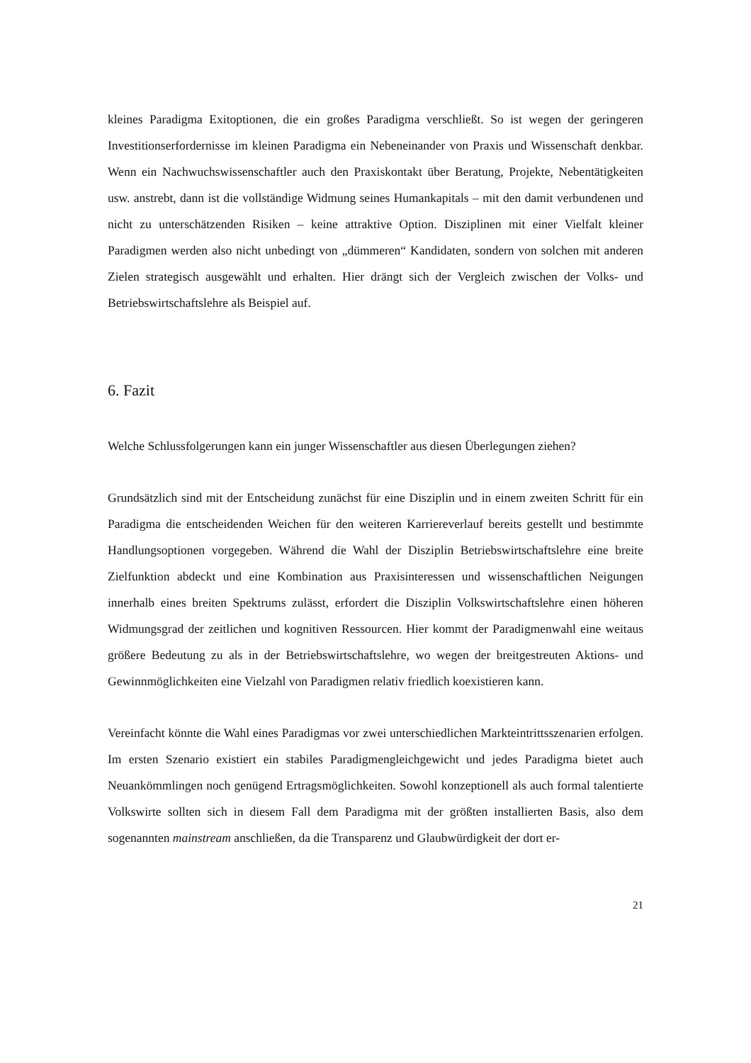kleines Paradigma Exitoptionen, die ein großes Paradigma verschließt. So ist wegen der geringeren Investitionserfordernisse im kleinen Paradigma ein Nebeneinander von Praxis und Wissenschaft denkbar. Wenn ein Nachwuchswissenschaftler auch den Praxiskontakt über Beratung, Projekte, Nebentätigkeiten usw. anstrebt, dann ist die vollständige Widmung seines Humankapitals – mit den damit verbundenen und nicht zu unterschätzenden Risiken – keine attraktive Option. Disziplinen mit einer Vielfalt kleiner Paradigmen werden also nicht unbedingt von „dümmeren“ Kandidaten, sondern von solchen mit anderen Zielen strategisch ausgewählt und erhalten. Hier drängt sich der Vergleich zwischen der Volks- und Betriebswirtschaftslehre als Beispiel auf.
6. Fazit
Welche Schlussfolgerungen kann ein junger Wissenschaftler aus diesen Überlegungen ziehen?
Grundsätzlich sind mit der Entscheidung zunächst für eine Disziplin und in einem zweiten Schritt für ein Paradigma die entscheidenden Weichen für den weiteren Karriereverlauf bereits gestellt und bestimmte Handlungsoptionen vorgegeben. Während die Wahl der Disziplin Betriebswirtschaftslehre eine breite Zielfunktion abdeckt und eine Kombination aus Praxisinteressen und wissenschaftlichen Neigungen innerhalb eines breiten Spektrums zulässt, erfordert die Disziplin Volkswirtschaftslehre einen höheren Widmungsgrad der zeitlichen und kognitiven Ressourcen. Hier kommt der Paradigmenwahl eine weitaus größere Bedeutung zu als in der Betriebswirtschaftslehre, wo wegen der breitgestreuten Aktions- und Gewinnmöglichkeiten eine Vielzahl von Paradigmen relativ friedlich koexistieren kann.
Vereinfacht könnte die Wahl eines Paradigmas vor zwei unterschiedlichen Markteintrittsszenarien erfolgen. Im ersten Szenario existiert ein stabiles Paradigmengleichgewicht und jedes Paradigma bietet auch Neuankömmlingen noch genügend Ertragsmöglichkeiten. Sowohl konzeptionell als auch formal talentierte Volkswirte sollten sich in diesem Fall dem Paradigma mit der größten installierten Basis, also dem sogenannten mainstream anschließen, da die Transparenz und Glaubwürdigkeit der dort er-
21